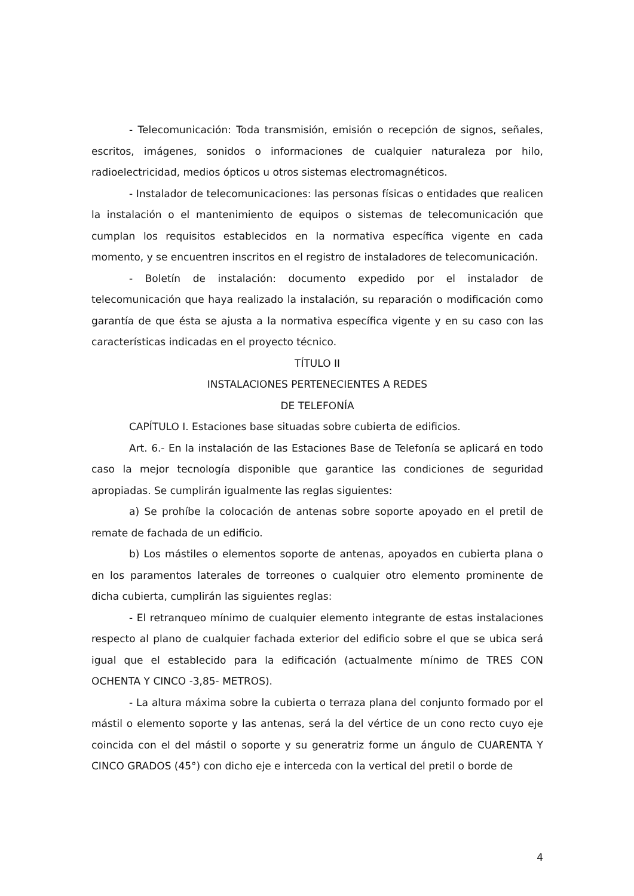- Telecomunicación: Toda transmisión, emisión o recepción de signos, señales, escritos, imágenes, sonidos o informaciones de cualquier naturaleza por hilo, radioelectricidad, medios ópticos u otros sistemas electromagnéticos.
- Instalador de telecomunicaciones: las personas físicas o entidades que realicen la instalación o el mantenimiento de equipos o sistemas de telecomunicación que cumplan los requisitos establecidos en la normativa específica vigente en cada momento, y se encuentren inscritos en el registro de instaladores de telecomunicación.
- Boletín de instalación: documento expedido por el instalador de telecomunicación que haya realizado la instalación, su reparación o modificación como garantía de que ésta se ajusta a la normativa específica vigente y en su caso con las características indicadas en el proyecto técnico.
TÍTULO II
INSTALACIONES PERTENECIENTES A REDES
DE TELEFONÍA
CAPÍTULO I. Estaciones base situadas sobre cubierta de edificios.
Art. 6.- En la instalación de las Estaciones Base de Telefonía se aplicará en todo caso la mejor tecnología disponible que garantice las condiciones de seguridad apropiadas. Se cumplirán igualmente las reglas siguientes:
a) Se prohíbe la colocación de antenas sobre soporte apoyado en el pretil de remate de fachada de un edificio.
b) Los mástiles o elementos soporte de antenas, apoyados en cubierta plana o en los paramentos laterales de torreones o cualquier otro elemento prominente de dicha cubierta, cumplirán las siguientes reglas:
- El retranqueo mínimo de cualquier elemento integrante de estas instalaciones respecto al plano de cualquier fachada exterior del edificio sobre el que se ubica será igual que el establecido para la edificación (actualmente mínimo de TRES CON OCHENTA Y CINCO -3,85- METROS).
- La altura máxima sobre la cubierta o terraza plana del conjunto formado por el mástil o elemento soporte y las antenas, será la del vértice de un cono recto cuyo eje coincida con el del mástil o soporte y su generatriz forme un ángulo de CUARENTA Y CINCO GRADOS (45°) con dicho eje e interceda con la vertical del pretil o borde de
4